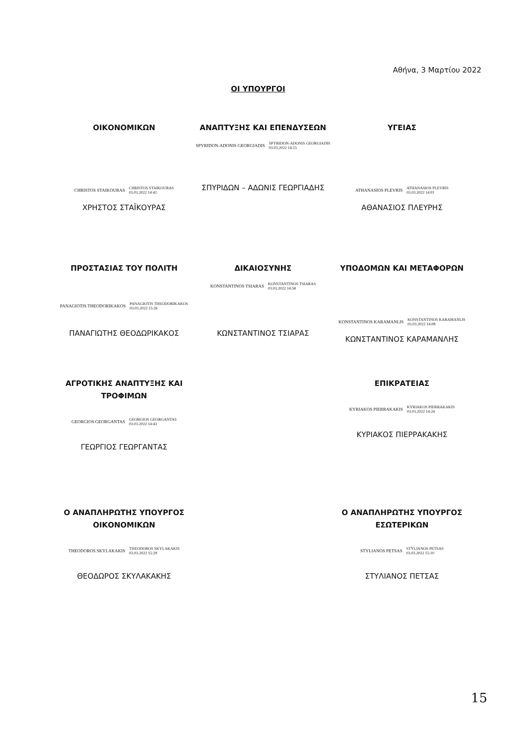Αθήνα, 3 Μαρτίου 2022
ΟΙ ΥΠΟΥΡΓΟΙ
ΟΙΚΟΝΟΜΙΚΩΝ
CHRISTOS STAIKOURAS CHRISTOS STAIKOURAS
03.03.2022 14:42
ΧΡΗΣΤΟΣ ΣΤΑΪΚΟΥΡΑΣ
ΑΝΑΠΤΥΞΗΣ ΚΑΙ ΕΠΕΝΔΥΣΕΩΝ
SPYRIDON-ADONIS GEORGIADIS SPYRIDON-ADONIS GEORGIADIS
03.03.2022 14:15
ΣΠΥΡΙΔΩΝ – ΑΔΩΝΙΣ ΓΕΩΡΓΙΑΔΗΣ
ΥΓΕΙΑΣ
ATHANASIOS PLEVRIS ATHANASIOS PLEVRIS
03.03.2022 14:01
ΑΘΑΝΑΣΙΟΣ ΠΛΕΥΡΗΣ
ΠΡΟΣΤΑΣΙΑΣ ΤΟΥ ΠΟΛΙΤΗ
PANAGIOTIS THEODORIKAKOS PANAGIOTIS THEODORIKAKOS
03.03.2022 15:26
ΠΑΝΑΓΙΩΤΗΣ ΘΕΟΔΩΡΙΚΑΚΟΣ
ΔΙΚΑΙΟΣΥΝΗΣ
KONSTANTINOS TSIARAS KONSTANTINOS TSIARAS
03.03.2022 14:58
ΚΩΝΣΤΑΝΤΙΝΟΣ ΤΣΙΑΡΑΣ
ΥΠΟΔΟΜΩΝ ΚΑΙ ΜΕΤΑΦΟΡΩΝ
KONSTANTINOS KARAMANLIS KONSTANTINOS KARAMANLIS
03.03.2022 14:08
ΚΩΝΣΤΑΝΤΙΝΟΣ ΚΑΡΑΜΑΝΛΗΣ
ΑΓΡΟΤΙΚΗΣ ΑΝΑΠΤΥΞΗΣ ΚΑΙ ΤΡΟΦΙΜΩΝ
GEORGIOS GEORGANTAS GEORGIOS GEORGANTAS
03.03.2022 14:43
ΓΕΩΡΓΙΟΣ ΓΕΩΡΓΑΝΤΑΣ
ΕΠΙΚΡΑΤΕΙΑΣ
KYRIAKOS PIERRAKAKIS KYRIAKOS PIERRAKAKIS
03.03.2022 14:24
ΚΥΡΙΑΚΟΣ ΠΙΕΡΡΑΚΑΚΗΣ
Ο ΑΝΑΠΛΗΡΩΤΗΣ ΥΠΟΥΡΓΟΣ ΟΙΚΟΝΟΜΙΚΩΝ
THEODOROS SKYLAKAKIS THEODOROS SKYLAKAKIS
03.03.2022 15:29
ΘΕΟΔΩΡΟΣ ΣΚΥΛΑΚΑΚΗΣ
Ο ΑΝΑΠΛΗΡΩΤΗΣ ΥΠΟΥΡΓΟΣ ΕΣΩΤΕΡΙΚΩΝ
STYLIANOS PETSAS STYLIANOS PETSAS
03.03.2022 15:10
ΣΤΥΛΙΑΝΟΣ ΠΕΤΣΑΣ
15